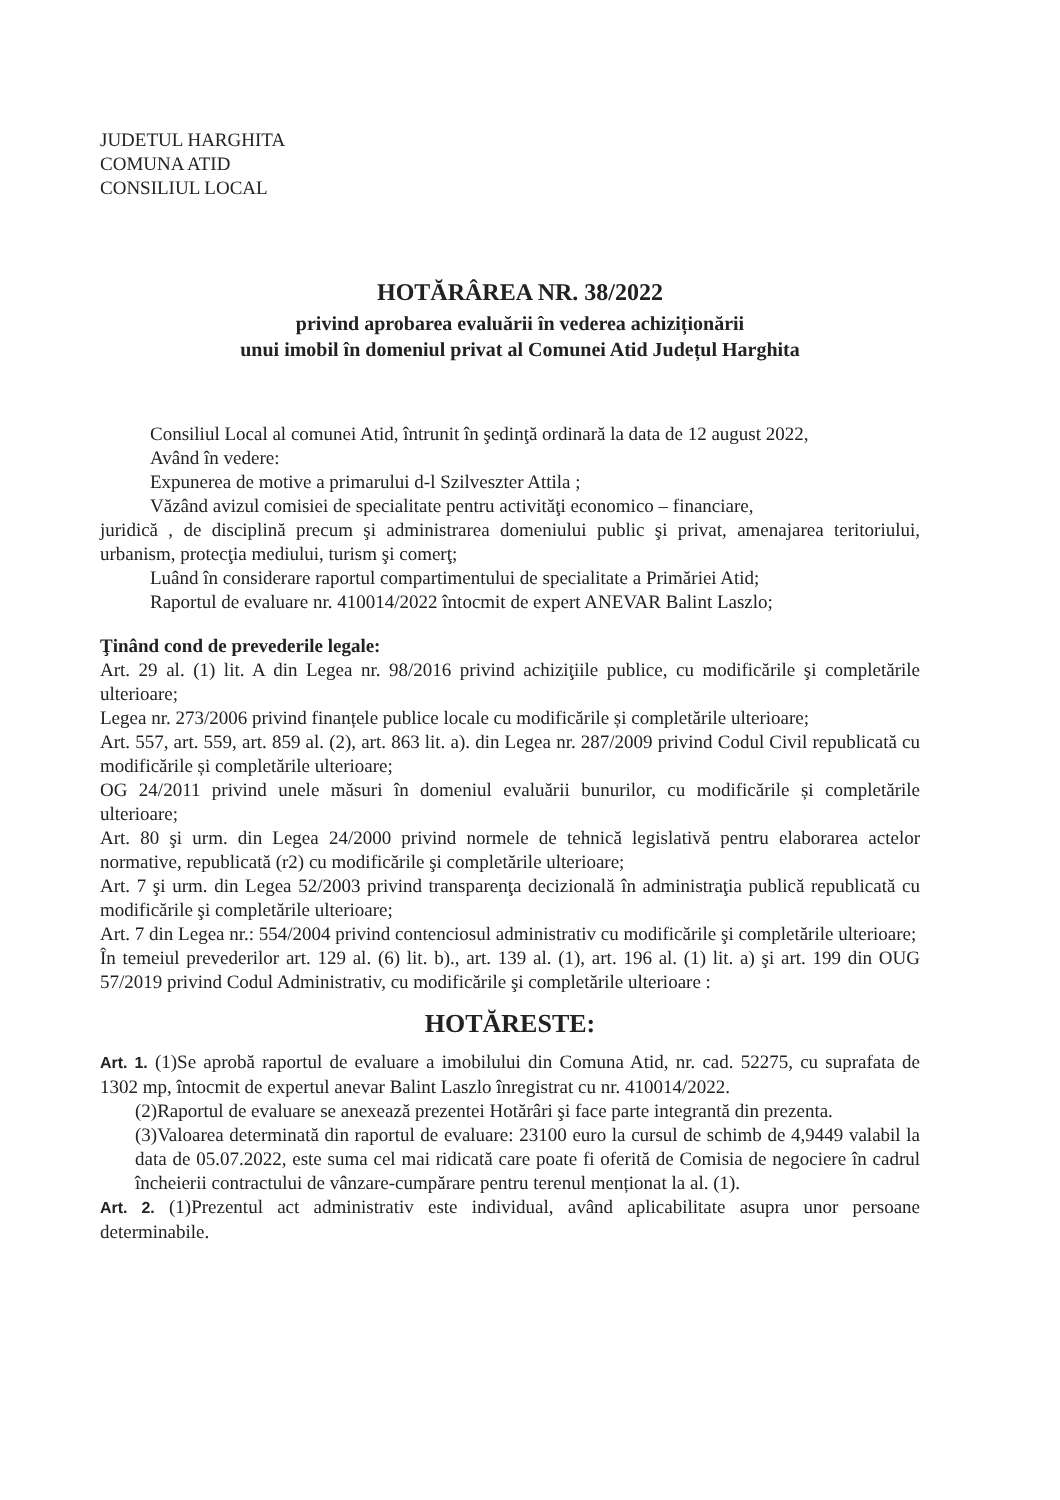JUDETUL HARGHITA
COMUNA ATID
CONSILIUL LOCAL
HOTĂRÂREA NR. 38/2022
privind aprobarea evaluării în vederea achiziționării
unui imobil în domeniul privat al Comunei Atid Județul Harghita
Consiliul Local al comunei Atid, întrunit în şedinţă ordinară la data de 12 august 2022,
Având în vedere:
Expunerea de motive a primarului d-l Szilveszter Attila ;
Văzând avizul comisiei de specialitate pentru activităţi economico – financiare,
juridică , de disciplină precum şi administrarea domeniului public şi privat, amenajarea teritoriului, urbanism, protecţia mediului, turism şi comerţ;
Luând în considerare raportul compartimentului de specialitate a Primăriei Atid;
Raportul de evaluare nr. 410014/2022 întocmit de expert ANEVAR Balint Laszlo;
Ţinând cond de prevederile legale:
Art. 29 al. (1) lit. A din Legea nr. 98/2016 privind achiziţiile publice, cu modificările şi completările ulterioare;
Legea nr. 273/2006 privind finanțele publice locale cu modificările și completările ulterioare;
Art. 557, art. 559, art. 859 al. (2), art. 863 lit. a). din Legea nr. 287/2009 privind Codul Civil republicată cu modificările și completările ulterioare;
OG 24/2011 privind unele măsuri în domeniul evaluării bunurilor, cu modificările și completările ulterioare;
Art. 80 şi urm. din Legea 24/2000 privind normele de tehnică legislativă pentru elaborarea actelor normative, republicată (r2) cu modificările şi completările ulterioare;
Art. 7 şi urm. din Legea 52/2003 privind transparenţa decizională în administraţia publică republicată cu modificările şi completările ulterioare;
Art. 7 din Legea nr.: 554/2004 privind contenciosul administrativ cu modificările şi completările ulterioare;
În temeiul prevederilor art. 129 al. (6) lit. b)., art. 139 al. (1), art. 196 al. (1) lit. a) şi art. 199 din OUG 57/2019 privind Codul Administrativ, cu modificările şi completările ulterioare :
HOTĂRESTE:
Art. 1. (1)Se aprobă raportul de evaluare a imobilului din Comuna Atid, nr. cad. 52275, cu suprafata de 1302 mp, întocmit de expertul anevar Balint Laszlo înregistrat cu nr. 410014/2022.
(2)Raportul de evaluare se anexează prezentei Hotărâri şi face parte integrantă din prezenta.
(3)Valoarea determinată din raportul de evaluare: 23100 euro la cursul de schimb de 4,9449 valabil la data de 05.07.2022, este suma cel mai ridicată care poate fi oferită de Comisia de negociere în cadrul încheierii contractului de vânzare-cumpărare pentru terenul menționat la al. (1).
Art. 2. (1)Prezentul act administrativ este individual, având aplicabilitate asupra unor persoane determinabile.